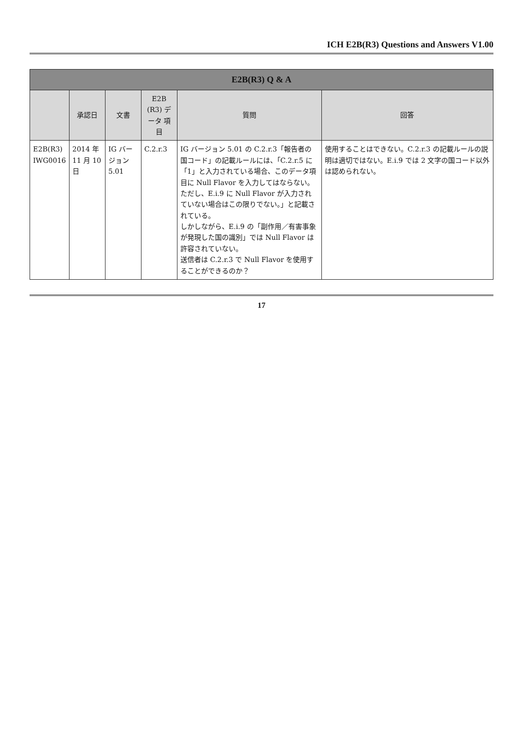ICH E2B(R3) Questions and Answers V1.00
| E2B(R3) Q & A | | | | | |
| --- | --- | --- | --- | --- | --- |
| | 承認日 | 文書 | E2B (R3) データ 項目 | 質問 | 回答 |
| E2B(R3) IWG0016 | 2014 年 11 月 10 日 | IG バージョン 5.01 | C.2.r.3 | IG バージョン 5.01 の C.2.r.3「報告者の国コード」の記載ルールには、「C.2.r.5 に「1」と入力されている場合、このデータ項目に Null Flavor を入力してはならない。ただし、E.i.9 に Null Flavor が入力されていない場合はこの限りでない。」と記載されている。 しかしながら、E.i.9 の「副作用／有害事象が発現した国の識別」では Null Flavor は許容されていない。 送信者は C.2.r.3 で Null Flavor を使用することができるのか？ | 使用することはできない。C.2.r.3 の記載ルールの説明は適切ではない。E.i.9 では 2 文字の国コード以外は認められない。 |
17